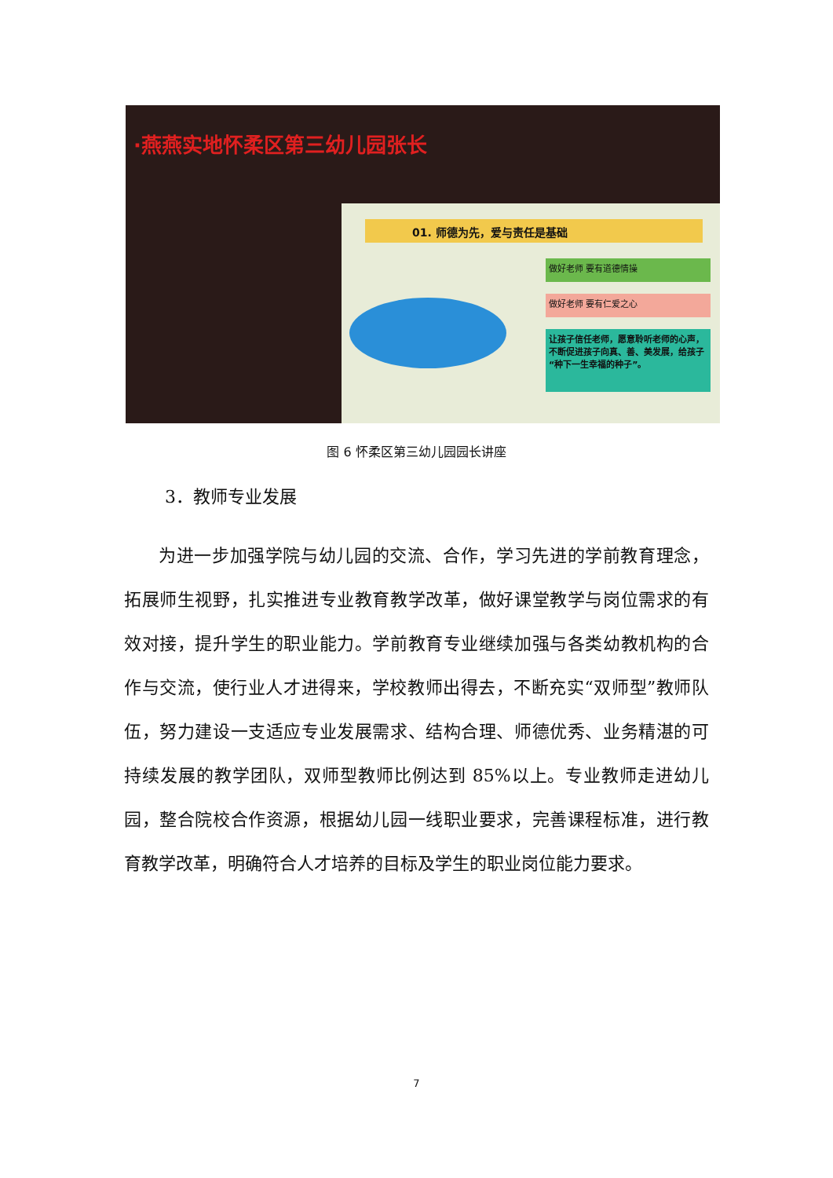·燕燕实地怀柔区第三幼儿园张长
01. 师德为先，爱与责任是基础
做好老师 要有道德情操
做好老师 要有仁爱之心
让孩子信任老师，愿意聆听老师的心声，不断促进孩子向真、善、美发展，给孩子“种下一生幸福的种子”。
图 6 怀柔区第三幼儿园园长讲座
3．教师专业发展
为进一步加强学院与幼儿园的交流、合作，学习先进的学前教育理念，拓展师生视野，扎实推进专业教育教学改革，做好课堂教学与岗位需求的有效对接，提升学生的职业能力。学前教育专业继续加强与各类幼教机构的合作与交流，使行业人才进得来，学校教师出得去，不断充实“双师型”教师队伍，努力建设一支适应专业发展需求、结构合理、师德优秀、业务精湛的可持续发展的教学团队，双师型教师比例达到 85%以上。专业教师走进幼儿园，整合院校合作资源，根据幼儿园一线职业要求，完善课程标准，进行教育教学改革，明确符合人才培养的目标及学生的职业岗位能力要求。
7